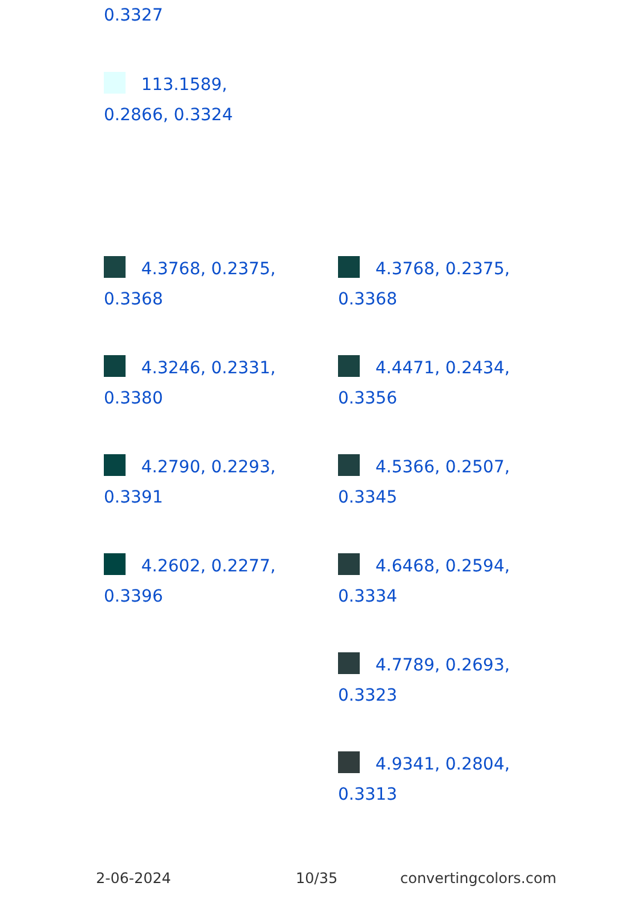0.3327
113.1589, 0.2866, 0.3324
4.3768, 0.2375, 0.3368
4.3768, 0.2375, 0.3368
4.3246, 0.2331, 0.3380
4.4471, 0.2434, 0.3356
4.2790, 0.2293, 0.3391
4.5366, 0.2507, 0.3345
4.2602, 0.2277, 0.3396
4.6468, 0.2594, 0.3334
4.7789, 0.2693, 0.3323
4.9341, 0.2804, 0.3313
2-06-2024 10/35 convertingcolors.com